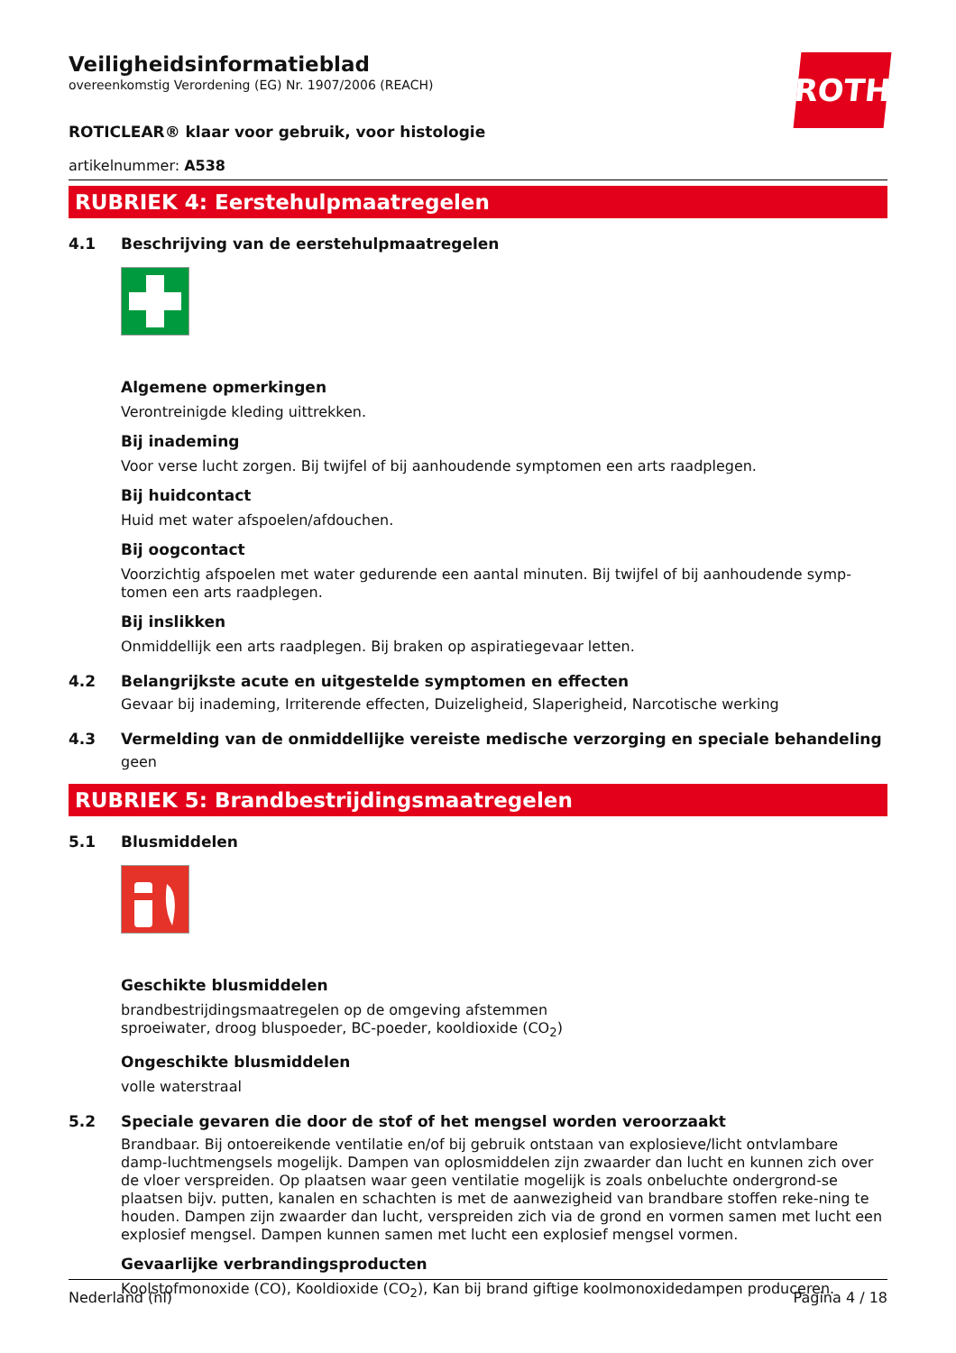Veiligheidsinformatieblad
overeenkomstig Verordening (EG) Nr. 1907/2006 (REACH)
ROTH
ROTICLEAR® klaar voor gebruik, voor histologie
artikelnummer: A538
RUBRIEK 4: Eerstehulpmaatregelen
4.1 Beschrijving van de eerstehulpmaatregelen
Algemene opmerkingen
Verontreinigde kleding uittrekken.
Bij inademing
Voor verse lucht zorgen. Bij twijfel of bij aanhoudende symptomen een arts raadplegen.
Bij huidcontact
Huid met water afspoelen/afdouchen.
Bij oogcontact
Voorzichtig afspoelen met water gedurende een aantal minuten. Bij twijfel of bij aanhoudende symp-tomen een arts raadplegen.
Bij inslikken
Onmiddellijk een arts raadplegen. Bij braken op aspiratiegevaar letten.
4.2 Belangrijkste acute en uitgestelde symptomen en effecten
Gevaar bij inademing, Irriterende effecten, Duizeligheid, Slaperigheid, Narcotische werking
4.3 Vermelding van de onmiddellijke vereiste medische verzorging en speciale behandeling
geen
RUBRIEK 5: Brandbestrijdingsmaatregelen
5.1 Blusmiddelen
Geschikte blusmiddelen
brandbestrijdingsmaatregelen op de omgeving afstemmen
sproeiwater, droog bluspoeder, BC-poeder, kooldioxide (CO<sub>2</sub>)
Ongeschikte blusmiddelen
volle waterstraal
5.2 Speciale gevaren die door de stof of het mengsel worden veroorzaakt
Brandbaar. Bij ontoereikende ventilatie en/of bij gebruik ontstaan van explosieve/licht ontvlambare damp-luchtmengsels mogelijk. Dampen van oplosmiddelen zijn zwaarder dan lucht en kunnen zich over de vloer verspreiden. Op plaatsen waar geen ventilatie mogelijk is zoals onbeluchte ondergrond-se plaatsen bijv. putten, kanalen en schachten is met de aanwezigheid van brandbare stoffen reke-ning te houden. Dampen zijn zwaarder dan lucht, verspreiden zich via de grond en vormen samen met lucht een explosief mengsel. Dampen kunnen samen met lucht een explosief mengsel vormen.
Gevaarlijke verbrandingsproducten
Koolstofmonoxide (CO), Kooldioxide (CO<sub>2</sub>), Kan bij brand giftige koolmonoxidedampen produceren.
Nederland (nl) Pagina 4 / 18